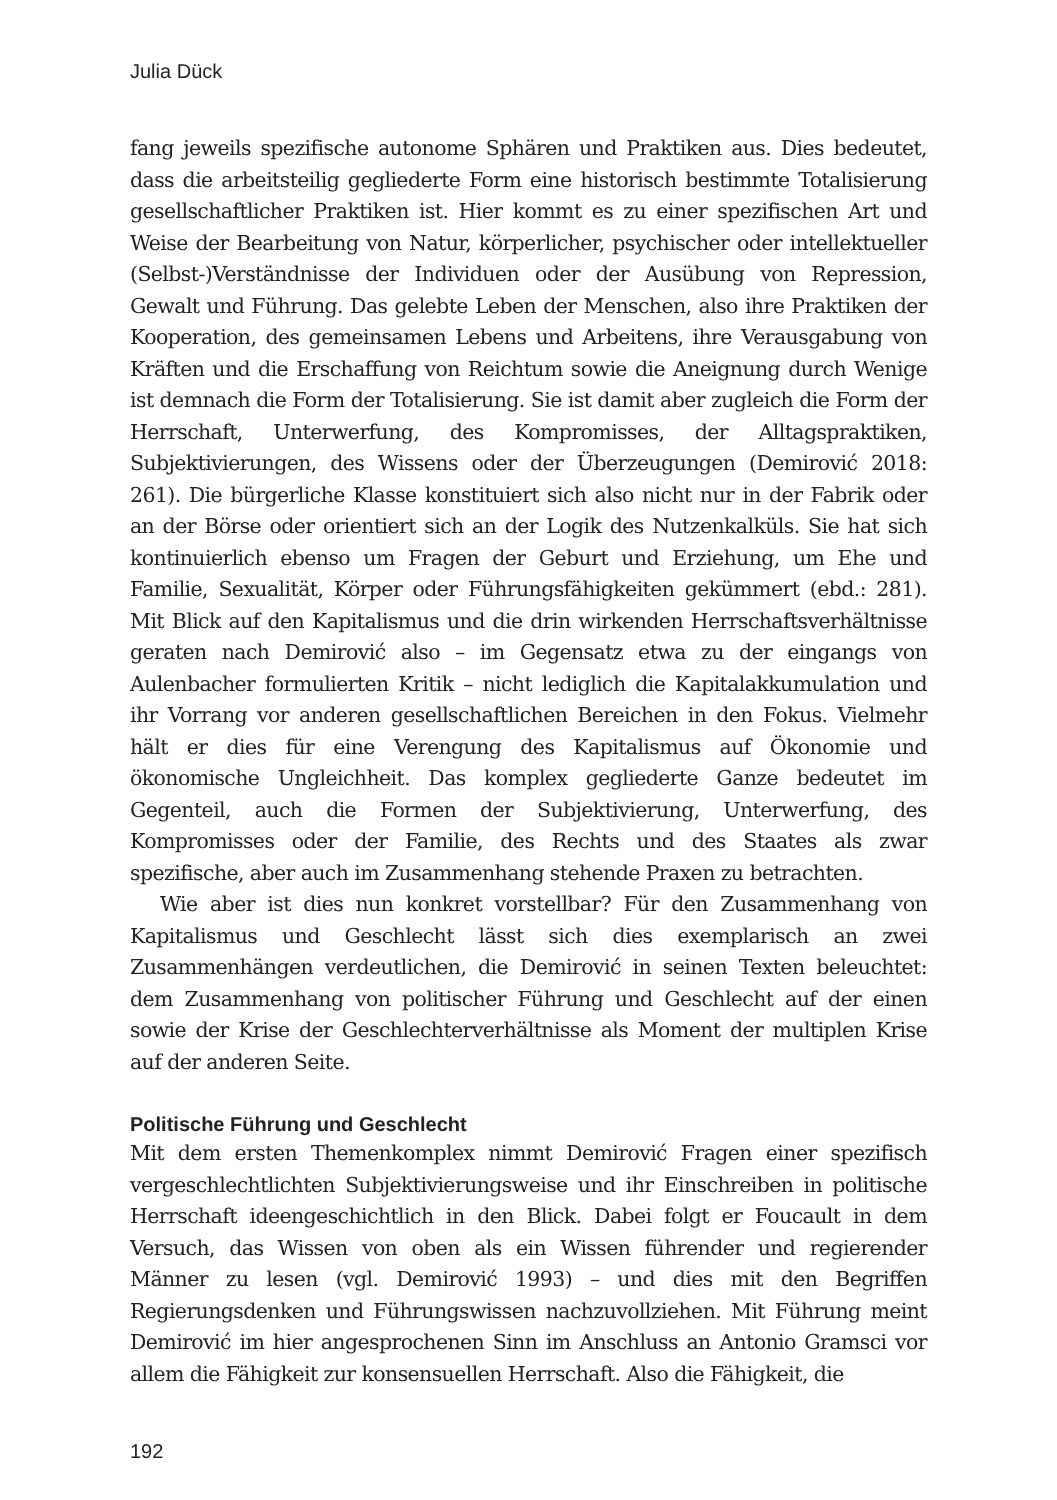Julia Dück
fang jeweils spezifische autonome Sphären und Praktiken aus. Dies bedeutet, dass die arbeitsteilig gegliederte Form eine historisch bestimmte Totalisierung gesellschaftlicher Praktiken ist. Hier kommt es zu einer spezifischen Art und Weise der Bearbeitung von Natur, körperlicher, psychischer oder intellektueller (Selbst-)Verständnisse der Individuen oder der Ausübung von Repression, Gewalt und Führung. Das gelebte Leben der Menschen, also ihre Praktiken der Kooperation, des gemeinsamen Lebens und Arbeitens, ihre Verausgabung von Kräften und die Erschaffung von Reichtum sowie die Aneignung durch Wenige ist demnach die Form der Totalisierung. Sie ist damit aber zugleich die Form der Herrschaft, Unterwerfung, des Kompromisses, der Alltagspraktiken, Subjektivierungen, des Wissens oder der Überzeugungen (Demirović 2018: 261). Die bürgerliche Klasse konstituiert sich also nicht nur in der Fabrik oder an der Börse oder orientiert sich an der Logik des Nutzenkalküls. Sie hat sich kontinuierlich ebenso um Fragen der Geburt und Erziehung, um Ehe und Familie, Sexualität, Körper oder Führungsfähigkeiten gekümmert (ebd.: 281). Mit Blick auf den Kapitalismus und die drin wirkenden Herrschaftsverhältnisse geraten nach Demirović also – im Gegensatz etwa zu der eingangs von Aulenbacher formulierten Kritik – nicht lediglich die Kapitalakkumulation und ihr Vorrang vor anderen gesellschaftlichen Bereichen in den Fokus. Vielmehr hält er dies für eine Verengung des Kapitalismus auf Ökonomie und ökonomische Ungleichheit. Das komplex gegliederte Ganze bedeutet im Gegenteil, auch die Formen der Subjektivierung, Unterwerfung, des Kompromisses oder der Familie, des Rechts und des Staates als zwar spezifische, aber auch im Zusammenhang stehende Praxen zu betrachten.
Wie aber ist dies nun konkret vorstellbar? Für den Zusammenhang von Kapitalismus und Geschlecht lässt sich dies exemplarisch an zwei Zusammenhängen verdeutlichen, die Demirović in seinen Texten beleuchtet: dem Zusammenhang von politischer Führung und Geschlecht auf der einen sowie der Krise der Geschlechterverhältnisse als Moment der multiplen Krise auf der anderen Seite.
Politische Führung und Geschlecht
Mit dem ersten Themenkomplex nimmt Demirović Fragen einer spezifisch vergeschlechtlichten Subjektivierungsweise und ihr Einschreiben in politische Herrschaft ideengeschichtlich in den Blick. Dabei folgt er Foucault in dem Versuch, das Wissen von oben als ein Wissen führender und regierender Männer zu lesen (vgl. Demirović 1993) – und dies mit den Begriffen Regierungsdenken und Führungswissen nachzuvollziehen. Mit Führung meint Demirović im hier angesprochenen Sinn im Anschluss an Antonio Gramsci vor allem die Fähigkeit zur konsensuellen Herrschaft. Also die Fähigkeit, die
192